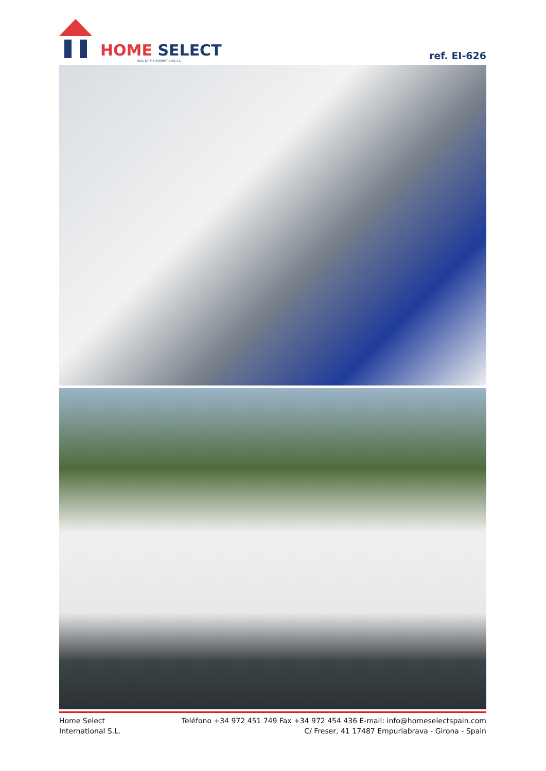HOME SELECT
REAL ESTATE INTERNATIONAL S.L.
ref. EI-626
Home Select
International S.L.
Teléfono +34 972 451 749 Fax +34 972 454 436 E-mail: info@homeselectspain.com
C/ Freser, 41 17487 Empuriabrava - Girona - Spain